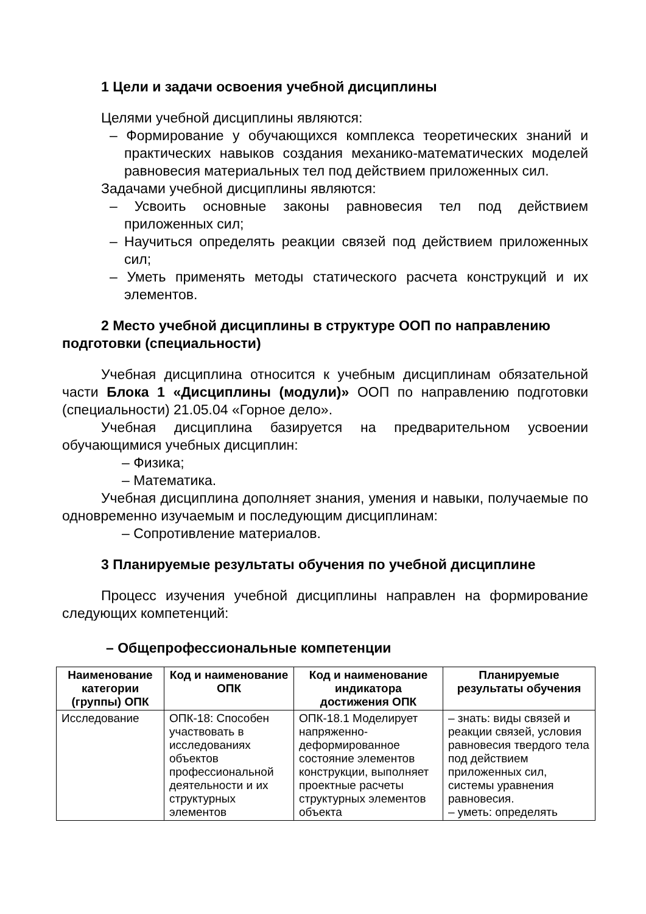1 Цели и задачи освоения учебной дисциплины
Целями учебной дисциплины являются:
– Формирование у обучающихся комплекса теоретических знаний и практических навыков создания механико-математических моделей равновесия материальных тел под действием приложенных сил.
Задачами учебной дисциплины являются:
– Усвоить основные законы равновесия тел под действием приложенных сил;
– Научиться определять реакции связей под действием приложенных сил;
– Уметь применять методы статического расчета конструкций и их элементов.
2 Место учебной дисциплины в структуре ООП по направлению подготовки (специальности)
Учебная дисциплина относится к учебным дисциплинам обязательной части Блока 1 «Дисциплины (модули)» ООП по направлению подготовки (специальности) 21.05.04 «Горное дело».
Учебная дисциплина базируется на предварительном усвоении обучающимися учебных дисциплин:
– Физика;
– Математика.
Учебная дисциплина дополняет знания, умения и навыки, получаемые по одновременно изучаемым и последующим дисциплинам:
– Сопротивление материалов.
3 Планируемые результаты обучения по учебной дисциплине
Процесс изучения учебной дисциплины направлен на формирование следующих компетенций:
– Общепрофессиональные компетенции
| Наименование категории (группы) ОПК | Код и наименование ОПК | Код и наименование индикатора достижения ОПК | Планируемые результаты обучения |
| --- | --- | --- | --- |
| Исследование | ОПК-18: Способен участвовать в исследованиях объектов профессиональной деятельности и их структурных элементов | ОПК-18.1 Моделирует напряженно-деформированное состояние элементов конструкции, выполняет проектные расчеты структурных элементов объекта | – знать: виды связей и реакции связей, условия равновесия твердого тела под действием приложенных сил, системы уравнения равновесия. – уметь: определять |